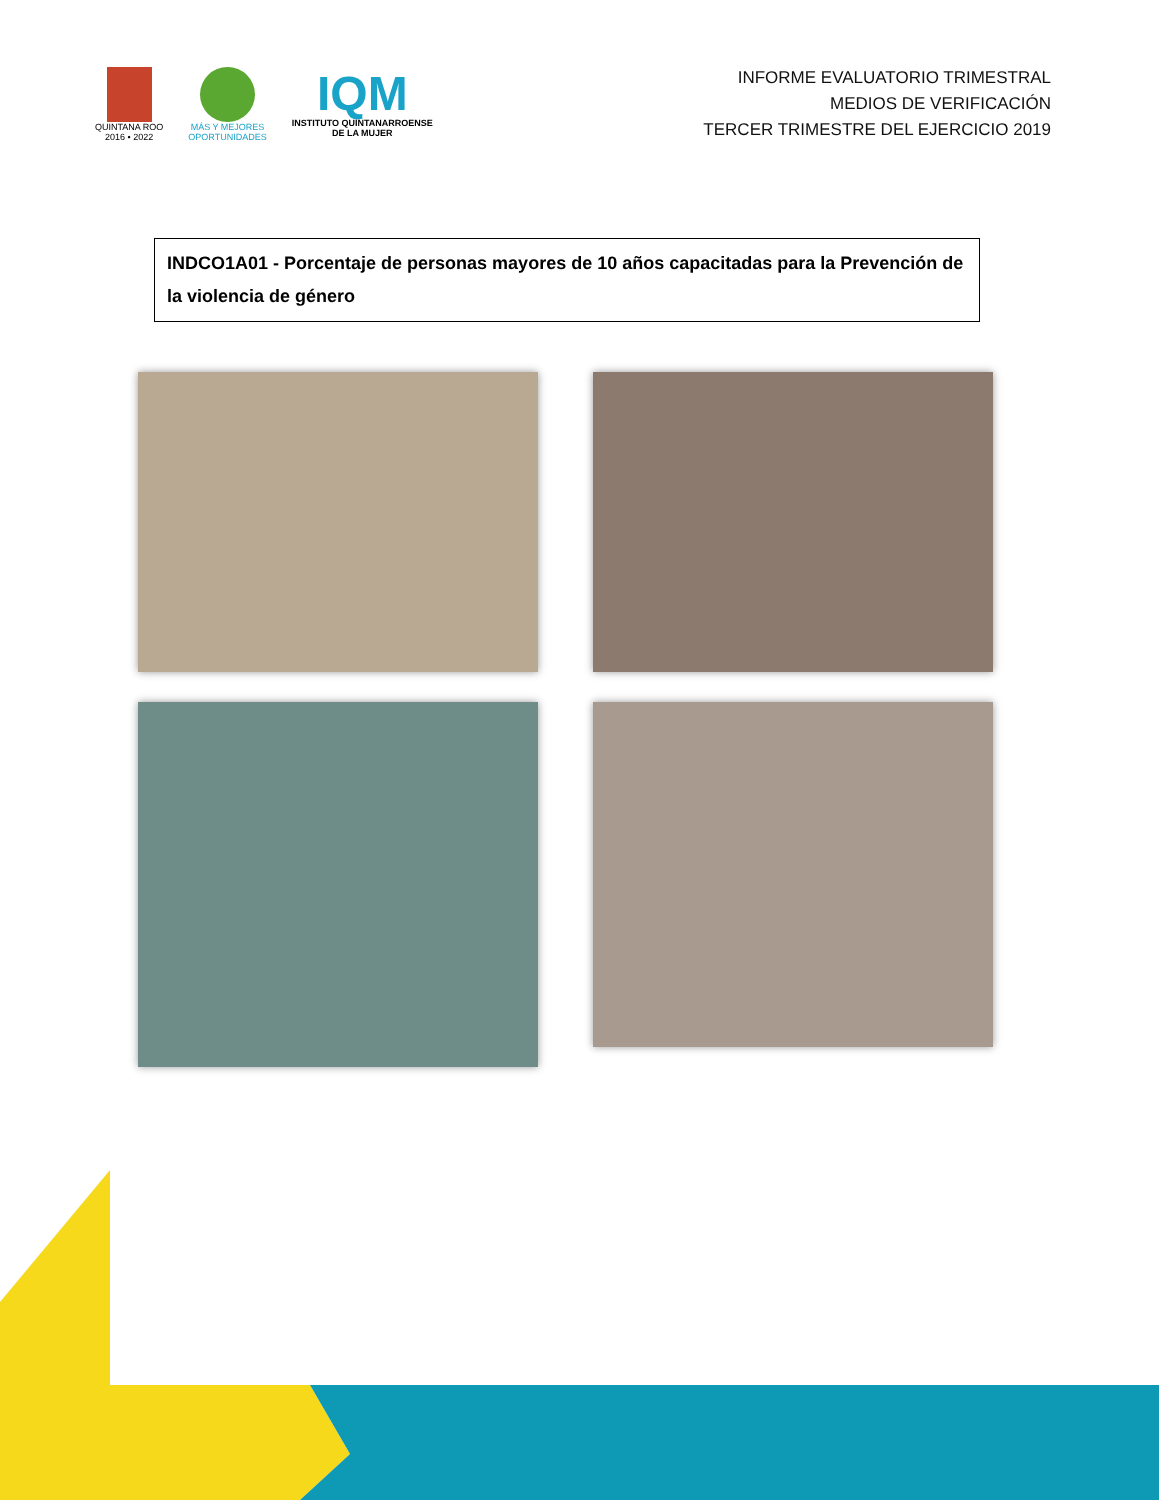QUINTANA ROO
2016 • 2022
MÁS Y MEJORES
OPORTUNIDADES
IQM
INSTITUTO QUINTANARROENSE
DE LA MUJER
INFORME EVALUATORIO TRIMESTRAL
MEDIOS DE VERIFICACIÓN
TERCER TRIMESTRE DEL EJERCICIO 2019
INDCO1A01 - Porcentaje de personas mayores de 10 años capacitadas para la Prevención de la violencia de género